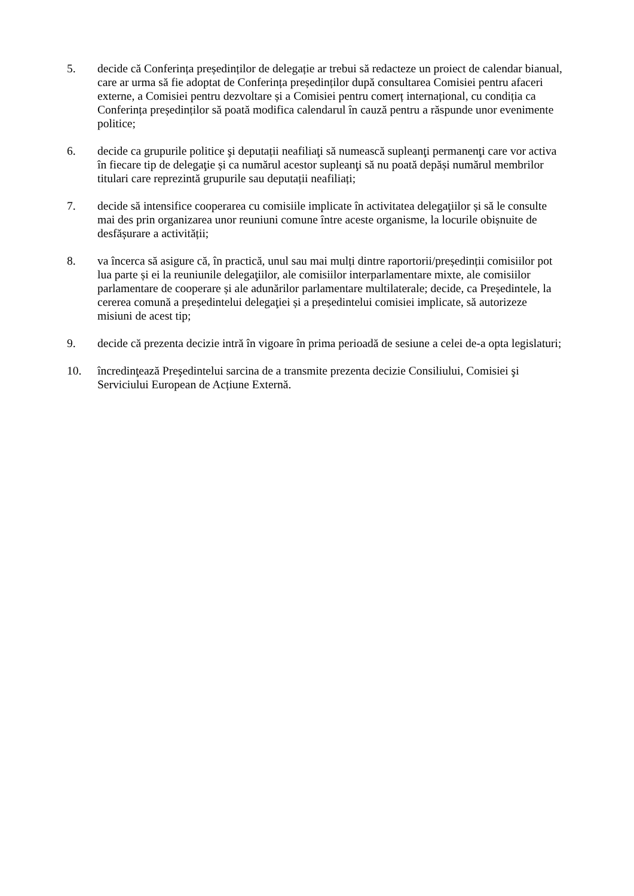5. decide că Conferința președinților de delegație ar trebui să redacteze un proiect de calendar bianual, care ar urma să fie adoptat de Conferința președinților după consultarea Comisiei pentru afaceri externe, a Comisiei pentru dezvoltare și a Comisiei pentru comerț internațional, cu condiția ca Conferința președinților să poată modifica calendarul în cauză pentru a răspunde unor evenimente politice;
6. decide ca grupurile politice şi deputații neafiliaţi să numească supleanţi permanenţi care vor activa în fiecare tip de delegaţie și ca numărul acestor supleanţi să nu poată depăși numărul membrilor titulari care reprezintă grupurile sau deputații neafiliați;
7. decide să intensifice cooperarea cu comisiile implicate în activitatea delegaţiilor și să le consulte mai des prin organizarea unor reuniuni comune între aceste organisme, la locurile obișnuite de desfășurare a activității;
8. va încerca să asigure că, în practică, unul sau mai mulți dintre raportorii/președinții comisiilor pot lua parte și ei la reuniunile delegaţiilor, ale comisiilor interparlamentare mixte, ale comisiilor parlamentare de cooperare și ale adunărilor parlamentare multilaterale; decide, ca Președintele, la cererea comună a președintelui delegaţiei și a președintelui comisiei implicate, să autorizeze misiuni de acest tip;
9. decide că prezenta decizie intră în vigoare în prima perioadă de sesiune a celei de-a opta legislaturi;
10. încredinţează Preşedintelui sarcina de a transmite prezenta decizie Consiliului, Comisiei şi Serviciului European de Acțiune Externă.